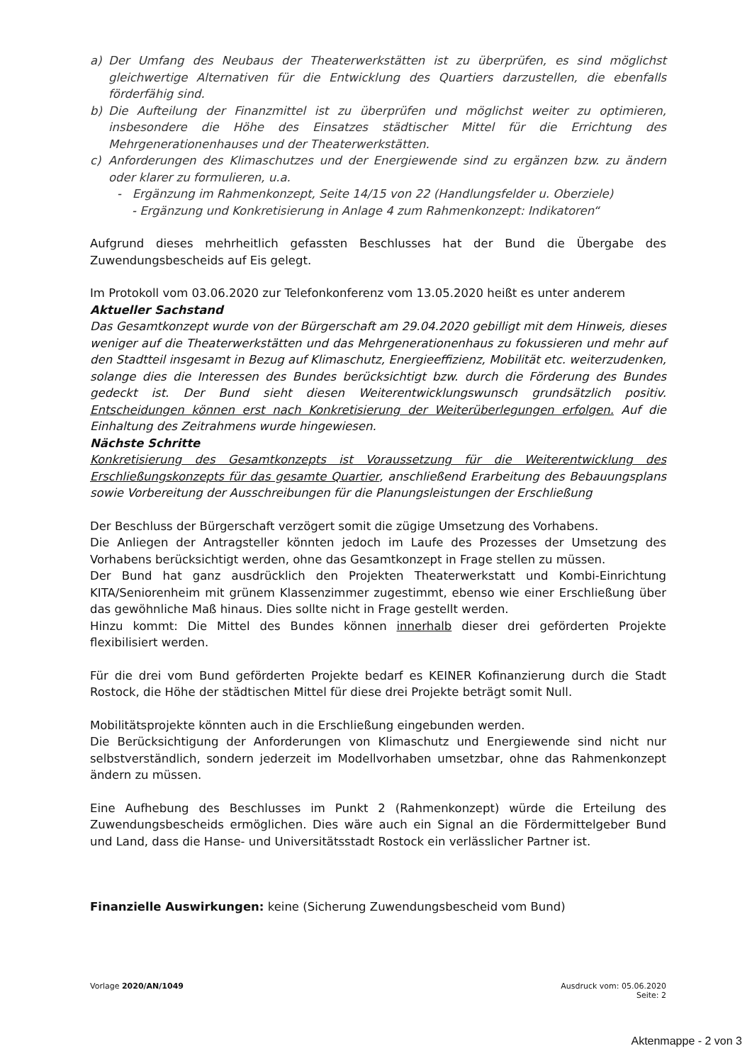a) Der Umfang des Neubaus der Theaterwerkstätten ist zu überprüfen, es sind möglichst gleichwertige Alternativen für die Entwicklung des Quartiers darzustellen, die ebenfalls förderfähig sind.
b) Die Aufteilung der Finanzmittel ist zu überprüfen und möglichst weiter zu optimieren, insbesondere die Höhe des Einsatzes städtischer Mittel für die Errichtung des Mehrgenerationenhauses und der Theaterwerkstätten.
c) Anforderungen des Klimaschutzes und der Energiewende sind zu ergänzen bzw. zu ändern oder klarer zu formulieren, u.a.
- Ergänzung im Rahmenkonzept, Seite 14/15 von 22 (Handlungsfelder u. Oberziele)
- Ergänzung und Konkretisierung in Anlage 4 zum Rahmenkonzept: Indikatoren“
Aufgrund dieses mehrheitlich gefassten Beschlusses hat der Bund die Übergabe des Zuwendungsbescheids auf Eis gelegt.
Im Protokoll vom 03.06.2020 zur Telefonkonferenz vom 13.05.2020 heißt es unter anderem
Aktueller Sachstand
Das Gesamtkonzept wurde von der Bürgerschaft am 29.04.2020 gebilligt mit dem Hinweis, dieses weniger auf die Theaterwerkstätten und das Mehrgenerationenhaus zu fokussieren und mehr auf den Stadtteil insgesamt in Bezug auf Klimaschutz, Energieeffizienz, Mobilität etc. weiterzudenken, solange dies die Interessen des Bundes berücksichtigt bzw. durch die Förderung des Bundes gedeckt ist. Der Bund sieht diesen Weiterentwicklungswunsch grundsätzlich positiv. Entscheidungen können erst nach Konkretisierung der Weiterüberlegungen erfolgen. Auf die Einhaltung des Zeitrahmens wurde hingewiesen.
Nächste Schritte
Konkretisierung des Gesamtkonzepts ist Voraussetzung für die Weiterentwicklung des Erschließungskonzepts für das gesamte Quartier, anschließend Erarbeitung des Bebauungsplans sowie Vorbereitung der Ausschreibungen für die Planungsleistungen der Erschließung
Der Beschluss der Bürgerschaft verzögert somit die zügige Umsetzung des Vorhabens.
Die Anliegen der Antragsteller könnten jedoch im Laufe des Prozesses der Umsetzung des Vorhabens berücksichtigt werden, ohne das Gesamtkonzept in Frage stellen zu müssen.
Der Bund hat ganz ausdrücklich den Projekten Theaterwerkstatt und Kombi-Einrichtung KITA/Seniorenheim mit grünem Klassenzimmer zugestimmt, ebenso wie einer Erschließung über das gewöhnliche Maß hinaus. Dies sollte nicht in Frage gestellt werden.
Hinzu kommt: Die Mittel des Bundes können innerhalb dieser drei geförderten Projekte flexibilisiert werden.
Für die drei vom Bund geförderten Projekte bedarf es KEINER Kofinanzierung durch die Stadt Rostock, die Höhe der städtischen Mittel für diese drei Projekte beträgt somit Null.
Mobilitätsprojekte könnten auch in die Erschließung eingebunden werden.
Die Berücksichtigung der Anforderungen von Klimaschutz und Energiewende sind nicht nur selbstverständlich, sondern jederzeit im Modellvorhaben umsetzbar, ohne das Rahmenkonzept ändern zu müssen.
Eine Aufhebung des Beschlusses im Punkt 2 (Rahmenkonzept) würde die Erteilung des Zuwendungsbescheids ermöglichen. Dies wäre auch ein Signal an die Fördermittelgeber Bund und Land, dass die Hanse- und Universitätsstadt Rostock ein verlässlicher Partner ist.
Finanzielle Auswirkungen: keine (Sicherung Zuwendungsbescheid vom Bund)
Vorlage 2020/AN/1049 Ausdruck vom: 05.06.2020
Seite: 2
Aktenmappe - 2 von 3